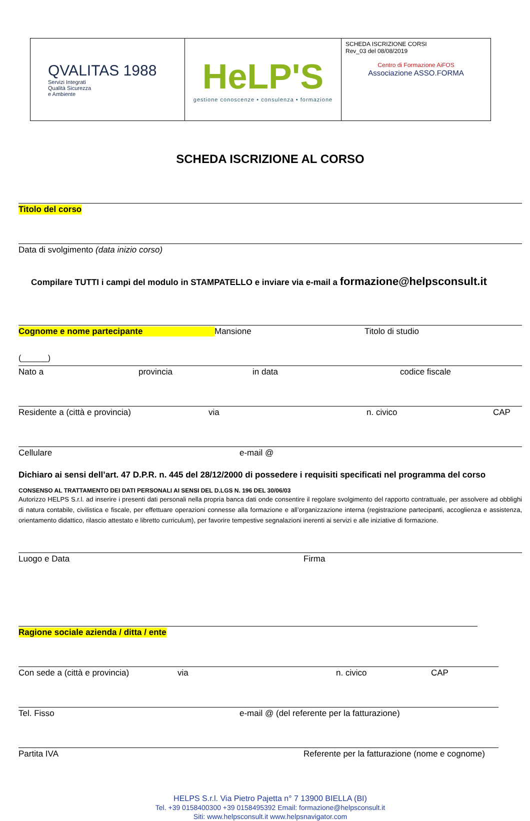| QVALITAS 1988 Servizi Integrati Qualità Sicurezza e Ambiente | HeLP'S gestione conoscenze • consulenza • formazione | SCHEDA ISCRIZIONE CORSI Rev_03 del 08/08/2019 Centro di Formazione AiFOS Associazione ASSO.FORMA |
SCHEDA ISCRIZIONE AL CORSO
Titolo del corso
Data di svolgimento (data inizio corso)
Compilare TUTTI i campi del modulo in STAMPATELLO e inviare via e-mail a formazione@helpsconsult.it
Cognome e nome partecipante Mansione Titolo di studio
(______)
Nato a provincia in data codice fiscale
Residente a (città e provincia) via n. civico CAP
Cellulare e-mail @
Dichiaro ai sensi dell’art. 47 D.P.R. n. 445 del 28/12/2000 di possedere i requisiti specificati nel programma del corso
CONSENSO AL TRATTAMENTO DEI DATI PERSONALI AI SENSI DEL D.LGS N. 196 DEL 30/06/03
Autorizzo HELPS S.r.l. ad inserire i presenti dati personali nella propria banca dati onde consentire il regolare svolgimento del rapporto contrattuale, per assolvere ad obblighi di natura contabile, civilistica e fiscale, per effettuare operazioni connesse alla formazione e all’organizzazione interna (registrazione partecipanti, accoglienza e assistenza, orientamento didattico, rilascio attestato e libretto curriculum), per favorire tempestive segnalazioni inerenti ai servizi e alle iniziative di formazione.
Luogo e Data Firma
Ragione sociale azienda / ditta / ente
Con sede a (città e provincia) via n. civico CAP
Tel. Fisso e-mail @ (del referente per la fatturazione)
Partita IVA Referente per la fatturazione (nome e cognome)
HELPS S.r.l. Via Pietro Pajetta n° 7 13900 BIELLA (BI)
Tel. +39 0158400300 +39 0158495392 Email: formazione@helpsconsult.it
Siti: www.helpsconsult.it www.helpsnavigator.com